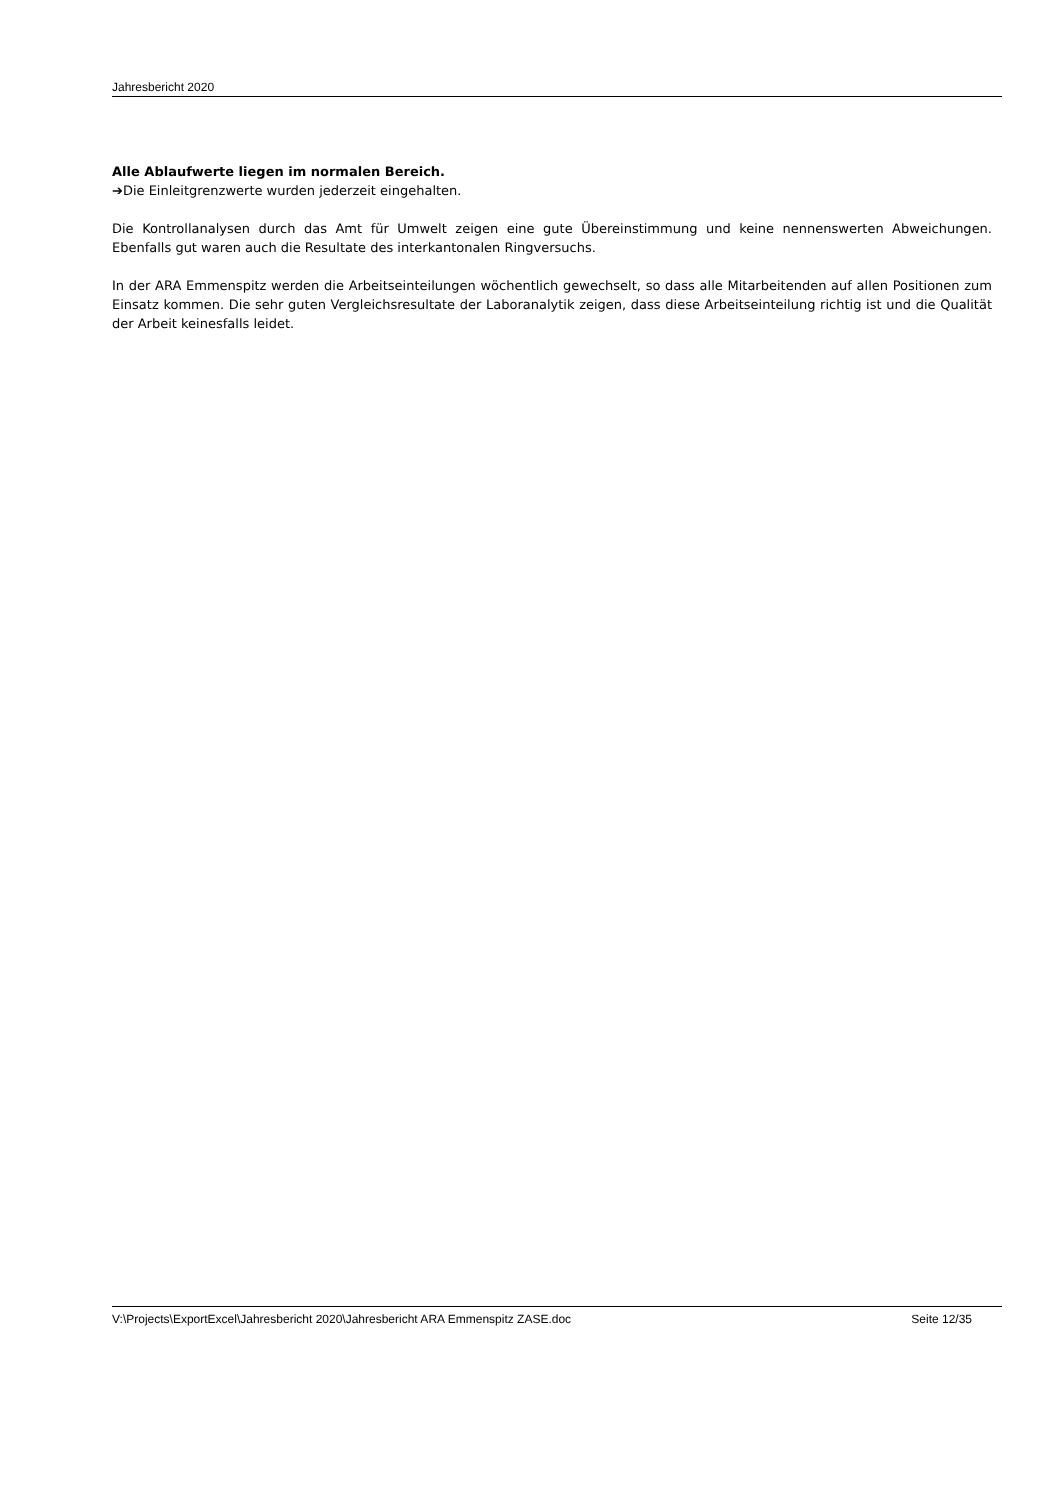Jahresbericht 2020
Alle Ablaufwerte liegen im normalen Bereich.
➔Die Einleitgrenzwerte wurden jederzeit eingehalten.
Die Kontrollanalysen durch das Amt für Umwelt zeigen eine gute Übereinstimmung und keine nennenswerten Abweichungen. Ebenfalls gut waren auch die Resultate des interkantonalen Ringversuchs.
In der ARA Emmenspitz werden die Arbeitseinteilungen wöchentlich gewechselt, so dass alle Mitarbeitenden auf allen Positionen zum Einsatz kommen. Die sehr guten Vergleichsresultate der Laboranalytik zeigen, dass diese Arbeitseinteilung richtig ist und die Qualität der Arbeit keinesfalls leidet.
V:\Projects\ExportExcel\Jahresbericht 2020\Jahresbericht ARA Emmenspitz ZASE.doc Seite 12/35